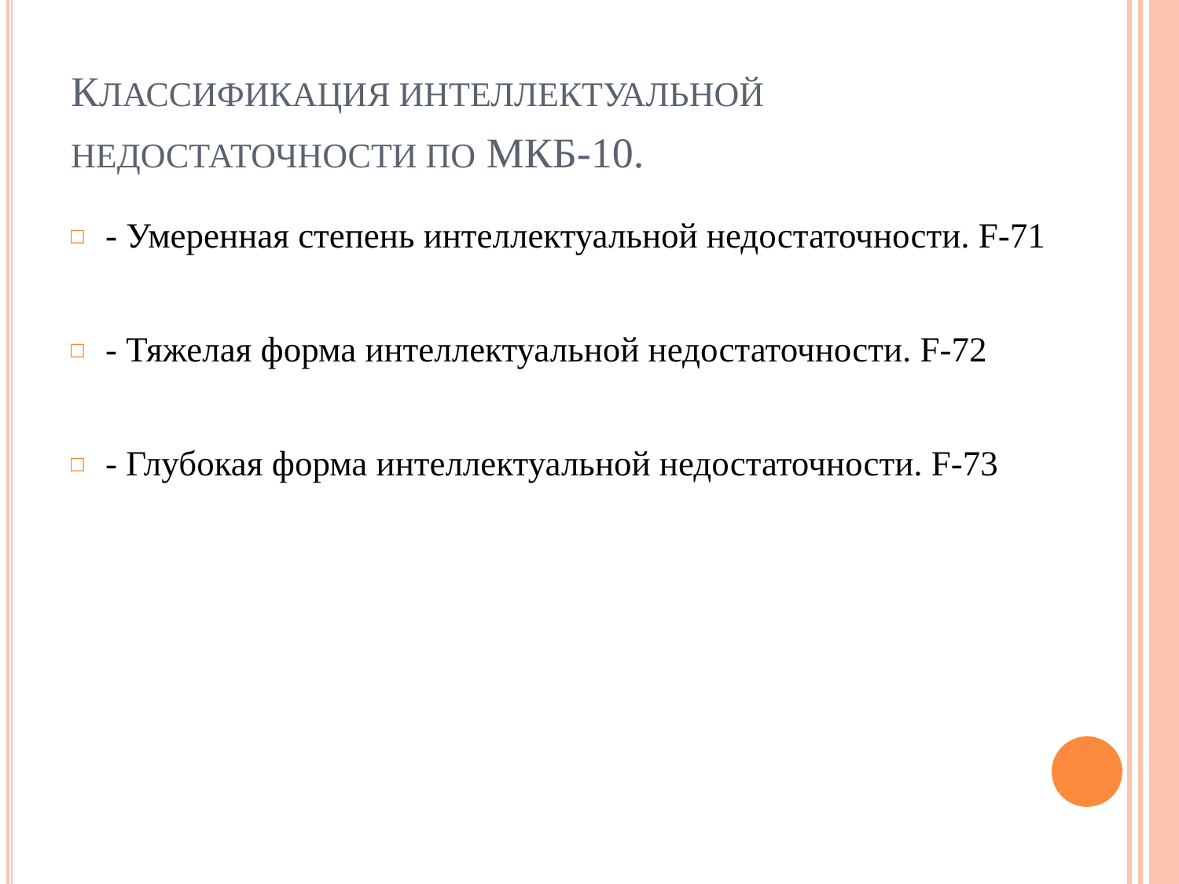КЛАССИФИКАЦИЯ ИНТЕЛЛЕКТУАЛЬНОЙ НЕДОСТАТОЧНОСТИ ПО МКБ-10.
□ - Умеренная степень интеллектуальной недостаточности. F-71
□ - Тяжелая форма интеллектуальной недостаточности. F-72
□ - Глубокая форма интеллектуальной недостаточности. F-73